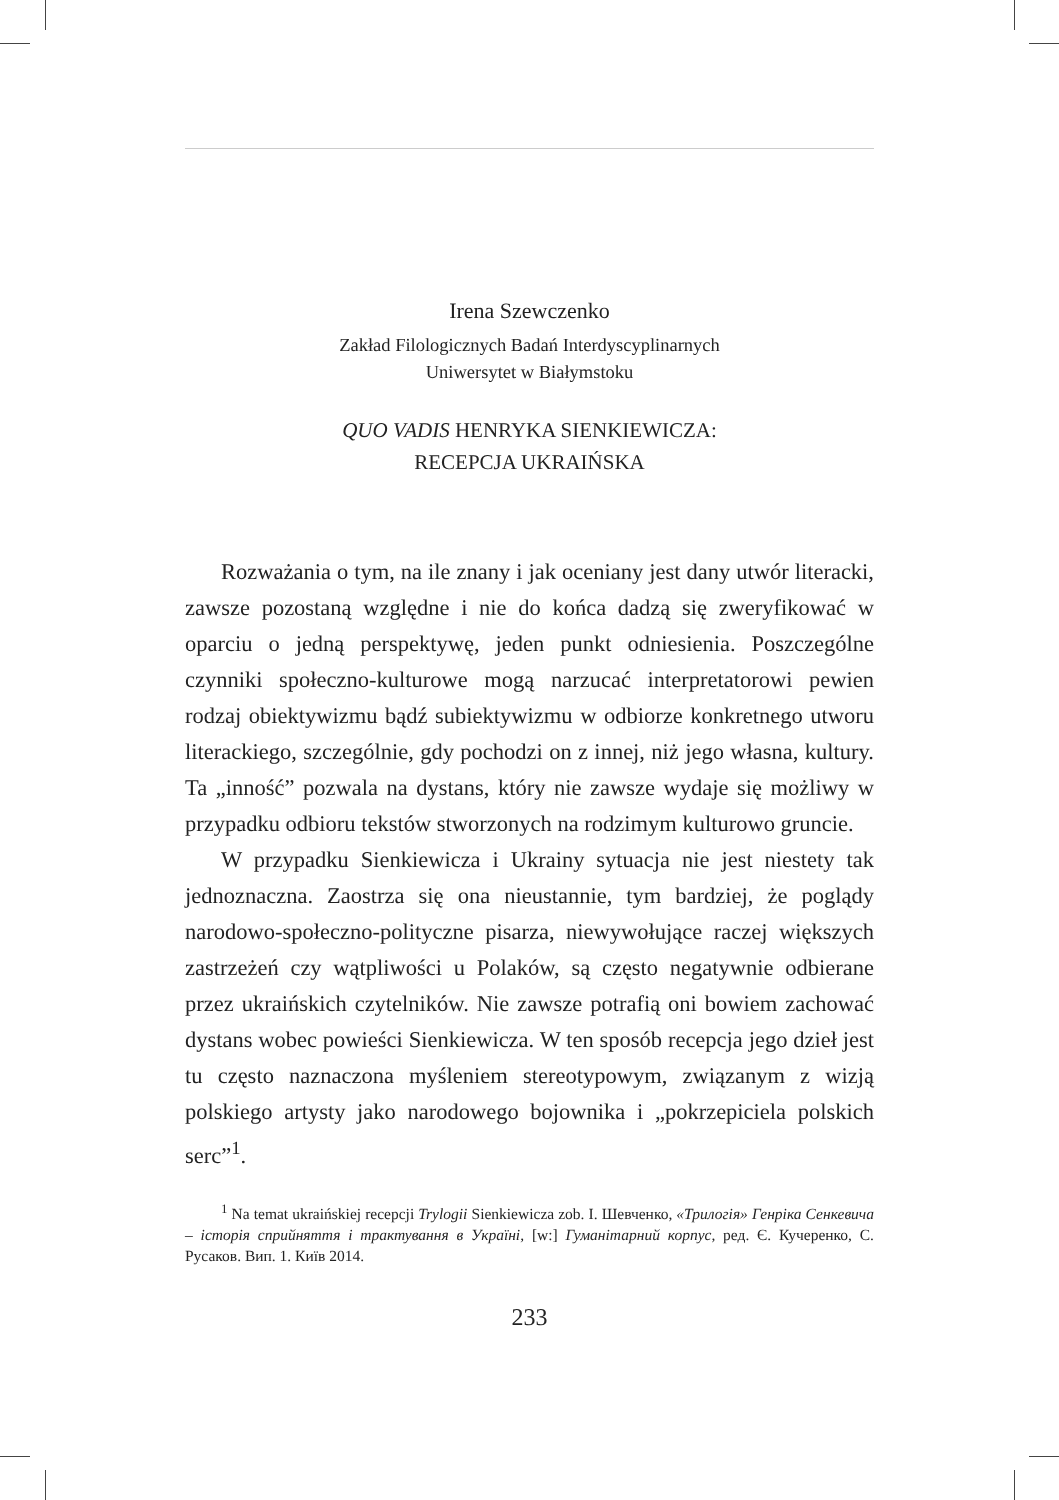Irena Szewczenko
Zakład Filologicznych Badań Interdyscyplinarnych
Uniwersytet w Białymstoku
QUO VADIS HENRYKA SIENKIEWICZA:
RECEPCJA UKRAIŃSKA
Rozważania o tym, na ile znany i jak oceniany jest dany utwór literacki, zawsze pozostaną względne i nie do końca dadzą się zweryfikować w oparciu o jedną perspektywę, jeden punkt odniesienia. Poszczególne czynniki społeczno-kulturowe mogą narzucać interpretatorowi pewien rodzaj obiektywizmu bądź subiektywizmu w odbiorze konkretnego utworu literackiego, szczególnie, gdy pochodzi on z innej, niż jego własna, kultury. Ta „inność” pozwala na dystans, który nie zawsze wydaje się możliwy w przypadku odbioru tekstów stworzonych na rodzimym kulturowo gruncie.
W przypadku Sienkiewicza i Ukrainy sytuacja nie jest niestety tak jednoznaczna. Zaostrza się ona nieustannie, tym bardziej, że poglądy narodowo-społeczno-polityczne pisarza, niewywołujące raczej większych zastrzeżeń czy wątpliwości u Polaków, są często negatywnie odbierane przez ukraińskich czytelników. Nie zawsze potrafią oni bowiem zachować dystans wobec powieści Sienkiewicza. W ten sposób recepcja jego dzieł jest tu często naznaczona myśleniem stereotypowym, związanym z wizją polskiego artysty jako narodowego bojownika i „pokrzepiciela polskich serc”<sup>1</sup>.
<sup>1</sup> Na temat ukraińskiej recepcji Trylogii Sienkiewicza zob. I. Шевченко, «Трилогія» Генріка Сенкевича – історія сприйняття і трактування в Україні, [w:] Гуманітарний корпус, ред. Є. Кучеренко, С. Русаков. Вип. 1. Київ 2014.
233